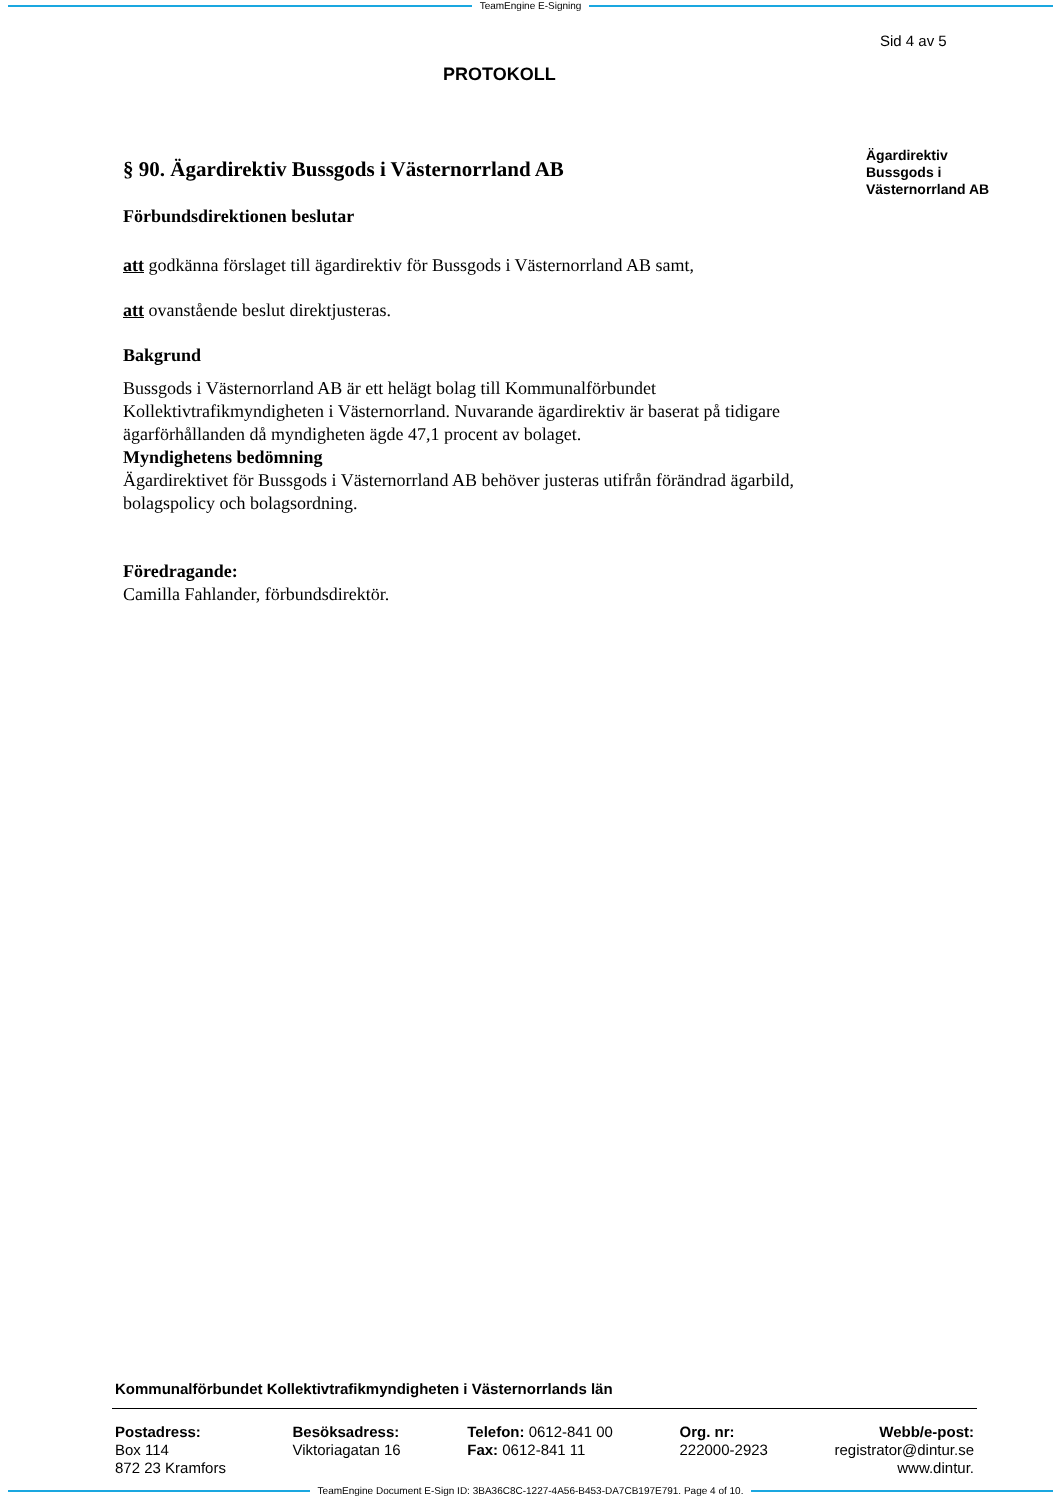TeamEngine E-Signing
Sid 4 av 5
PROTOKOLL
§ 90. Ägardirektiv Bussgods i Västernorrland AB
Förbundsdirektionen beslutar
att godkänna förslaget till ägardirektiv för Bussgods i Västernorrland AB samt,
att ovanstående beslut direktjusteras.
Bakgrund
Bussgods i Västernorrland AB är ett helägt bolag till Kommunalförbundet Kollektivtrafikmyndigheten i Västernorrland. Nuvarande ägardirektiv är baserat på tidigare ägarförhållanden då myndigheten ägde 47,1 procent av bolaget.
Myndighetens bedömning
Ägardirektivet för Bussgods i Västernorrland AB behöver justeras utifrån förändrad ägarbild, bolagspolicy och bolagsordning.
Föredragande:
Camilla Fahlander, förbundsdirektör.
Ägardirektiv
Bussgods i
Västernorrland AB
Kommunalförbundet Kollektivtrafikmyndigheten i Västernorrlands län
Postadress:
Box 114
872 23 Kramfors
Besöksadress:
Viktoriagatan 16
Telefon: 0612-841 00
Fax: 0612-841 11
Org. nr:
222000-2923
Webb/e-post:
registrator@dintur.se
www.dintur.
TeamEngine Document E-Sign ID: 3BA36C8C-1227-4A56-B453-DA7CB197E791. Page 4 of 10.